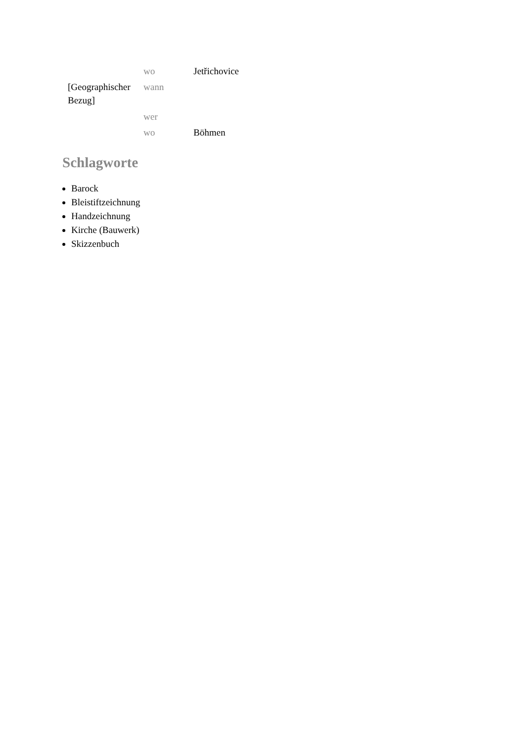| | wo | Jetřichovice |
| [Geographischer Bezug] | wann | |
| | wer | |
| | wo | Böhmen |
Schlagworte
Barock
Bleistiftzeichnung
Handzeichnung
Kirche (Bauwerk)
Skizzenbuch